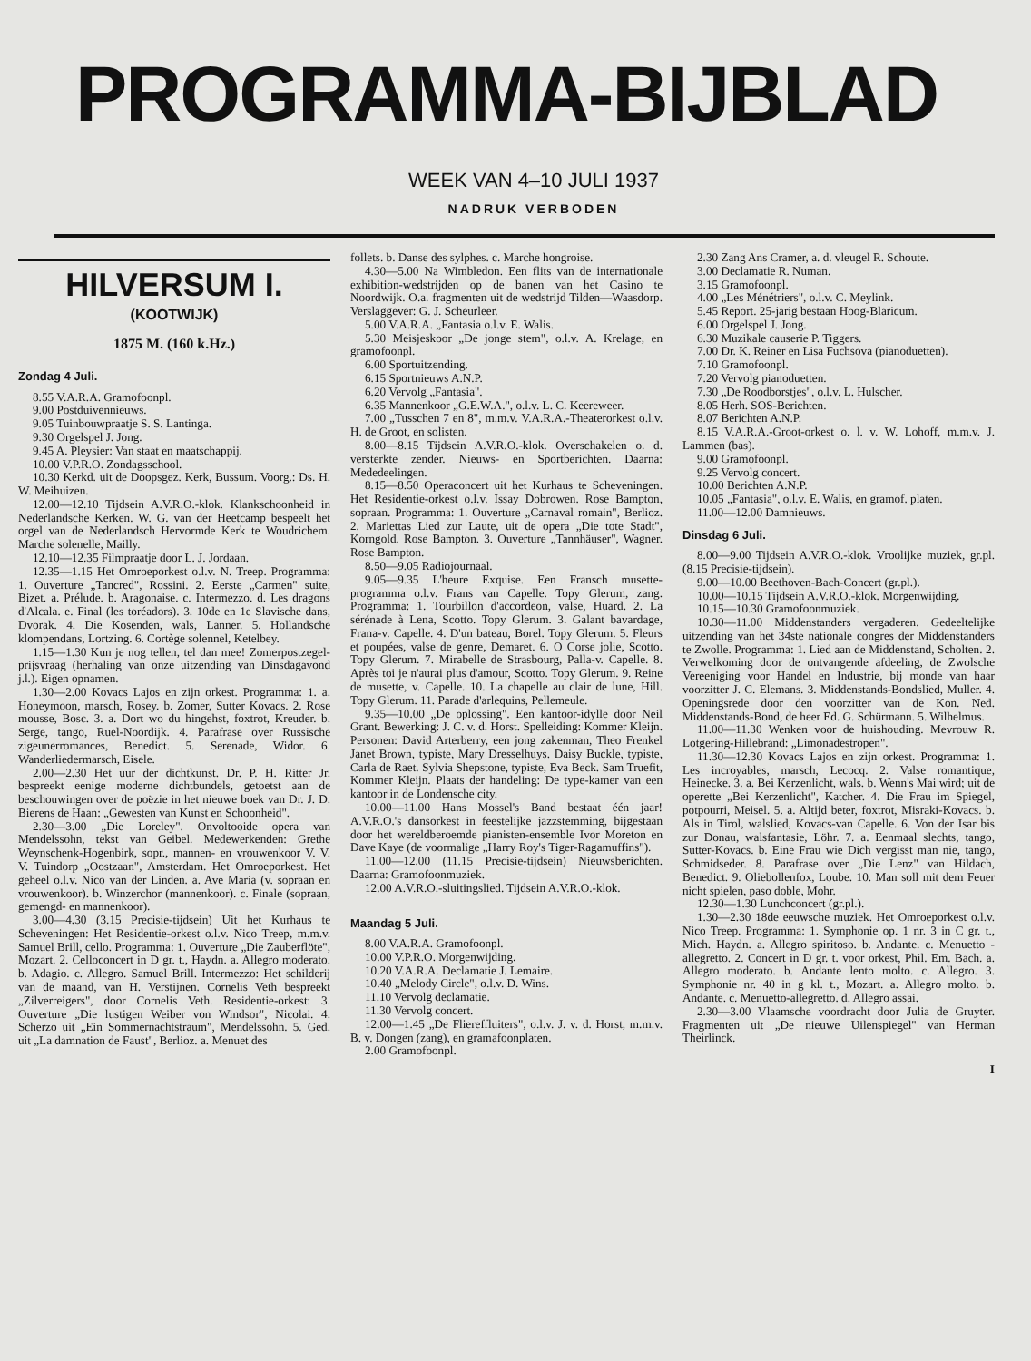PROGRAMMA-BIJBLAD
WEEK VAN 4–10 JULI 1937
NADRUK VERBODEN
HILVERSUM I.
(KOOTWIJK)
1875 M. (160 k.Hz.)
Zondag 4 Juli.
8.55 V.A.R.A. Gramofoonpl.
9.00 Postduivennieuws.
9.05 Tuinbouwpraatje S. S. Lantinga.
9.30 Orgelspel J. Jong.
9.45 A. Pleysier: Van staat en maatschappij.
10.00 V.P.R.O. Zondagsschool.
10.30 Kerkd. uit de Doopsgez. Kerk, Bussum. Voorg.: Ds. H. W. Meihuizen.
12.00—12.10 Tijdsein A.V.R.O.-klok. Klankschoonheid in Nederlandsche Kerken. W. G. van der Heetcamp bespeelt het orgel van de Nederlandsch Hervormde Kerk te Woudrichem. Marche solenelle, Mailly.
12.10—12.35 Filmpraatje door L. J. Jordaan.
12.35—1.15 Het Omroeporkest o.l.v. N. Treep. Programma: 1. Ouverture „Tancred", Rossini. 2. Eerste „Carmen" suite, Bizet. a. Prélude. b. Aragonaise. c. Intermezzo. d. Les dragons d'Alcala. e. Final (les toréadors). 3. 10de en 1e Slavische dans, Dvorak. 4. Die Kosenden, wals, Lanner. 5. Hollandsche klompendans, Lortzing. 6. Cortège solennel, Ketelbey.
1.15—1.30 Kun je nog tellen, tel dan mee! Zomerpostzegel-prijsvraag (herhaling van onze uitzending van Dinsdagavond j.l.). Eigen opnamen.
1.30—2.00 Kovacs Lajos en zijn orkest. Programma: 1. a. Honeymoon, marsch, Rosey. b. Zomer, Sutter Kovacs. 2. Rose mousse, Bosc. 3. a. Dort wo du hingehst, foxtrot, Kreuder. b. Serge, tango, Ruel-Noordijk. 4. Parafrase over Russische zigeunerromances, Benedict. 5. Serenade, Widor. 6. Wanderliedermarsch, Eisele.
2.00—2.30 Het uur der dichtkunst. Dr. P. H. Ritter Jr. bespreekt eenige moderne dichtbundels, getoetst aan de beschouwingen over de poëzie in het nieuwe boek van Dr. J. D. Bierens de Haan: „Gewesten van Kunst en Schoonheid".
2.30—3.00 „Die Loreley". Onvoltooide opera van Mendelssohn, tekst van Geibel. Medewerkenden: Grethe Weynschenk-Hogenbirk, sopr., mannen- en vrouwenkoor V. V. V. Tuindorp „Oostzaan", Amsterdam. Het Omroeporkest. Het geheel o.l.v. Nico van der Linden. a. Ave Maria (v. sopraan en vrouwenkoor). b. Winzerchor (mannenkoor). c. Finale (sopraan, gemengd- en mannenkoor).
3.00—4.30 (3.15 Precisie-tijdsein) Uit het Kurhaus te Scheveningen: Het Residentie-orkest o.l.v. Nico Treep, m.m.v. Samuel Brill, cello. Programma: 1. Ouverture „Die Zauberflöte", Mozart. 2. Celloconcert in D gr. t., Haydn. a. Allegro moderato. b. Adagio. c. Allegro. Samuel Brill. Intermezzo: Het schilderij van de maand, van H. Verstijnen. Cornelis Veth bespreekt „Zilverreigers", door Cornelis Veth. Residentie-orkest: 3. Ouverture „Die lustigen Weiber von Windsor", Nicolai. 4. Scherzo uit „Ein Sommernachtstraum", Mendelssohn. 5. Ged. uit „La damnation de Faust", Berlioz. a. Menuet des
follets. b. Danse des sylphes. c. Marche hongroise.
4.30—5.00 Na Wimbledon. Een flits van de internationale exhibition-wedstrijden op de banen van het Casino te Noordwijk. O.a. fragmenten uit de wedstrijd Tilden—Waasdorp. Verslaggever: G. J. Scheurleer.
5.00 V.A.R.A. „Fantasia o.l.v. E. Walis.
5.30 Meisjeskoor „De jonge stem", o.l.v. A. Krelage, en gramofoonpl.
6.00 Sportuitzending.
6.15 Sportnieuws A.N.P.
6.20 Vervolg „Fantasia".
6.35 Mannenkoor „G.E.W.A.", o.l.v. L. C. Keereweer.
7.00 „Tusschen 7 en 8", m.m.v. V.A.R.A.-Theaterorkest o.l.v. H. de Groot, en solisten.
8.00—8.15 Tijdsein A.V.R.O.-klok. Overschakelen o. d. versterkte zender. Nieuws- en Sportberichten. Daarna: Mededeelingen.
8.15—8.50 Operaconcert uit het Kurhaus te Scheveningen. Het Residentie-orkest o.l.v. Issay Dobrowen. Rose Bampton, sopraan. Programma: 1. Ouverture „Carnaval romain", Berlioz. 2. Mariettas Lied zur Laute, uit de opera „Die tote Stadt", Korngold. Rose Bampton. 3. Ouverture „Tannhäuser", Wagner. Rose Bampton.
8.50—9.05 Radiojournaal.
9.05—9.35 L'heure Exquise. Een Fransch musette-programma o.l.v. Frans van Capelle. Topy Glerum, zang. Programma: 1. Tourbillon d'accordeon, valse, Huard. 2. La sérénade à Lena, Scotto. Topy Glerum. 3. Galant bavardage, Frana-v. Capelle. 4. D'un bateau, Borel. Topy Glerum. 5. Fleurs et poupées, valse de genre, Demaret. 6. O Corse jolie, Scotto. Topy Glerum. 7. Mirabelle de Strasbourg, Palla-v. Capelle. 8. Après toi je n'aurai plus d'amour, Scotto. Topy Glerum. 9. Reine de musette, v. Capelle. 10. La chapelle au clair de lune, Hill. Topy Glerum. 11. Parade d'arlequins, Pellemeule.
9.35—10.00 „De oplossing". Een kantoor-idylle door Neil Grant. Bewerking: J. C. v. d. Horst. Spelleiding: Kommer Kleijn. Personen: David Arterberry, een jong zakenman, Theo Frenkel Janet Brown, typiste, Mary Dresselhuys. Daisy Buckle, typiste, Carla de Raet. Sylvia Shepstone, typiste, Eva Beck. Sam Truefit, Kommer Kleijn. Plaats der handeling: De type-kamer van een kantoor in de Londensche city.
10.00—11.00 Hans Mossel's Band bestaat één jaar! A.V.R.O.'s dansorkest in feestelijke jazzstemming, bijgestaan door het wereldberoemde pianisten-ensemble Ivor Moreton en Dave Kaye (de voormalige „Harry Roy's Tiger-Ragamuffins").
11.00—12.00 (11.15 Precisie-tijdsein) Nieuwsberichten. Daarna: Gramofoonmuziek.
12.00 A.V.R.O.-sluitingslied. Tijdsein A.V.R.O.-klok.
Maandag 5 Juli.
8.00 V.A.R.A. Gramofoonpl.
10.00 V.P.R.O. Morgenwijding.
10.20 V.A.R.A. Declamatie J. Lemaire.
10.40 „Melody Circle", o.l.v. D. Wins.
11.10 Vervolg declamatie.
11.30 Vervolg concert.
12.00—1.45 „De Fliereffluiters", o.l.v. J. v. d. Horst, m.m.v. B. v. Dongen (zang), en gramafoonplaten.
2.00 Gramofoonpl.
2.30 Zang Ans Cramer, a. d. vleugel R. Schoute.
3.00 Declamatie R. Numan.
3.15 Gramofoonpl.
4.00 „Les Ménétriers", o.l.v. C. Meylink.
5.45 Report. 25-jarig bestaan Hoog-Blaricum.
6.00 Orgelspel J. Jong.
6.30 Muzikale causerie P. Tiggers.
7.00 Dr. K. Reiner en Lisa Fuchsova (pianoduetten).
7.10 Gramofoonpl.
7.20 Vervolg pianoduetten.
7.30 „De Roodborstjes", o.l.v. L. Hulscher.
8.05 Herh. SOS-Berichten.
8.07 Berichten A.N.P.
8.15 V.A.R.A.-Groot-orkest o. l. v. W. Lohoff, m.m.v. J. Lammen (bas).
9.00 Gramofoonpl.
9.25 Vervolg concert.
10.00 Berichten A.N.P.
10.05 „Fantasia", o.l.v. E. Walis, en gramof. platen.
11.00—12.00 Damnieuws.
Dinsdag 6 Juli.
8.00—9.00 Tijdsein A.V.R.O.-klok. Vroolijke muziek, gr.pl. (8.15 Precisie-tijdsein).
9.00—10.00 Beethoven-Bach-Concert (gr.pl.).
10.00—10.15 Tijdsein A.V.R.O.-klok. Morgenwijding.
10.15—10.30 Gramofoonmuziek.
10.30—11.00 Middenstanders vergaderen. Gedeeltelijke uitzending van het 34ste nationale congres der Middenstanders te Zwolle. Programma: 1. Lied aan de Middenstand, Scholten. 2. Verwelkoming door de ontvangende afdeeling, de Zwolsche Vereeniging voor Handel en Industrie, bij monde van haar voorzitter J. C. Elemans. 3. Middenstands-Bondslied, Muller. 4. Openingsrede door den voorzitter van de Kon. Ned. Middenstands-Bond, de heer Ed. G. Schürmann. 5. Wilhelmus.
11.00—11.30 Wenken voor de huishouding. Mevrouw R. Lotgering-Hillebrand: „Limonadestropen".
11.30—12.30 Kovacs Lajos en zijn orkest. Programma: 1. Les incroyables, marsch, Lecocq. 2. Valse romantique, Heinecke. 3. a. Bei Kerzenlicht, wals. b. Wenn's Mai wird; uit de operette „Bei Kerzenlicht", Katcher. 4. Die Frau im Spiegel, potpourri, Meisel. 5. a. Altijd beter, foxtrot, Misraki-Kovacs. b. Als in Tirol, walslied, Kovacs-van Capelle. 6. Von der Isar bis zur Donau, walsfantasie, Löhr. 7. a. Eenmaal slechts, tango, Sutter-Kovacs. b. Eine Frau wie Dich vergisst man nie, tango, Schmidseder. 8. Parafrase over „Die Lenz" van Hildach, Benedict. 9. Oliebollenfox, Loube. 10. Man soll mit dem Feuer nicht spielen, paso doble, Mohr.
12.30—1.30 Lunchconcert (gr.pl.).
1.30—2.30 18de eeuwsche muziek. Het Omroeporkest o.l.v. Nico Treep. Programma: 1. Symphonie op. 1 nr. 3 in C gr. t., Mich. Haydn. a. Allegro spiritoso. b. Andante. c. Menuetto - allegretto. 2. Concert in D gr. t. voor orkest, Phil. Em. Bach. a. Allegro moderato. b. Andante lento molto. c. Allegro. 3. Symphonie nr. 40 in g kl. t., Mozart. a. Allegro molto. b. Andante. c. Menuetto-allegretto. d. Allegro assai.
2.30—3.00 Vlaamsche voordracht door Julia de Gruyter. Fragmenten uit „De nieuwe Uilenspiegel" van Herman Theirlinck.
I